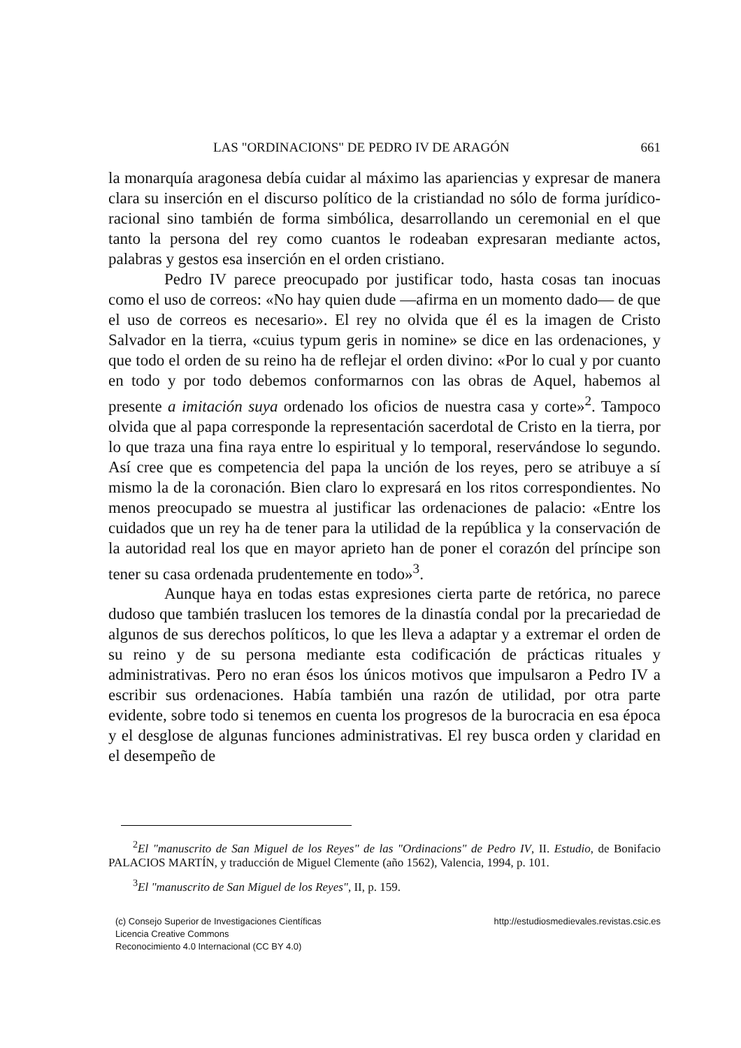LAS "ORDINACIONS" DE PEDRO IV DE ARAGÓN 661
la monarquía aragonesa debía cuidar al máximo las apariencias y expresar de manera clara su inserción en el discurso político de la cristiandad no sólo de forma jurídico-racional sino también de forma simbólica, desarrollando un ceremonial en el que tanto la persona del rey como cuantos le rodeaban expresaran mediante actos, palabras y gestos esa inserción en el orden cristiano.
Pedro IV parece preocupado por justificar todo, hasta cosas tan inocuas como el uso de correos: «No hay quien dude —afirma en un momento dado— de que el uso de correos es necesario». El rey no olvida que él es la imagen de Cristo Salvador en la tierra, «cuius typum geris in nomine» se dice en las ordenaciones, y que todo el orden de su reino ha de reflejar el orden divino: «Por lo cual y por cuanto en todo y por todo debemos conformarnos con las obras de Aquel, habemos al presente a imitación suya ordenado los oficios de nuestra casa y corte»<sup>2</sup>. Tampoco olvida que al papa corresponde la representación sacerdotal de Cristo en la tierra, por lo que traza una fina raya entre lo espiritual y lo temporal, reservándose lo segundo. Así cree que es competencia del papa la unción de los reyes, pero se atribuye a sí mismo la de la coronación. Bien claro lo expresará en los ritos correspondientes. No menos preocupado se muestra al justificar las ordenaciones de palacio: «Entre los cuidados que un rey ha de tener para la utilidad de la república y la conservación de la autoridad real los que en mayor aprieto han de poner el corazón del príncipe son tener su casa ordenada prudentemente en todo»<sup>3</sup>.
Aunque haya en todas estas expresiones cierta parte de retórica, no parece dudoso que también traslucen los temores de la dinastía condal por la precariedad de algunos de sus derechos políticos, lo que les lleva a adaptar y a extremar el orden de su reino y de su persona mediante esta codificación de prácticas rituales y administrativas. Pero no eran ésos los únicos motivos que impulsaron a Pedro IV a escribir sus ordenaciones. Había también una razón de utilidad, por otra parte evidente, sobre todo si tenemos en cuenta los progresos de la burocracia en esa época y el desglose de algunas funciones administrativas. El rey busca orden y claridad en el desempeño de
<sup>2</sup> El "manuscrito de San Miguel de los Reyes" de las "Ordinacions" de Pedro IV, II. Estudio, de Bonifacio PALACIOS MARTÍN, y traducción de Miguel Clemente (año 1562), Valencia, 1994, p. 101.
<sup>3</sup> El "manuscrito de San Miguel de los Reyes", II, p. 159.
(c) Consejo Superior de Investigaciones Científicas
Licencia Creative Commons
Reconocimiento 4.0 Internacional (CC BY 4.0)
http://estudiosmedievales.revistas.csic.es